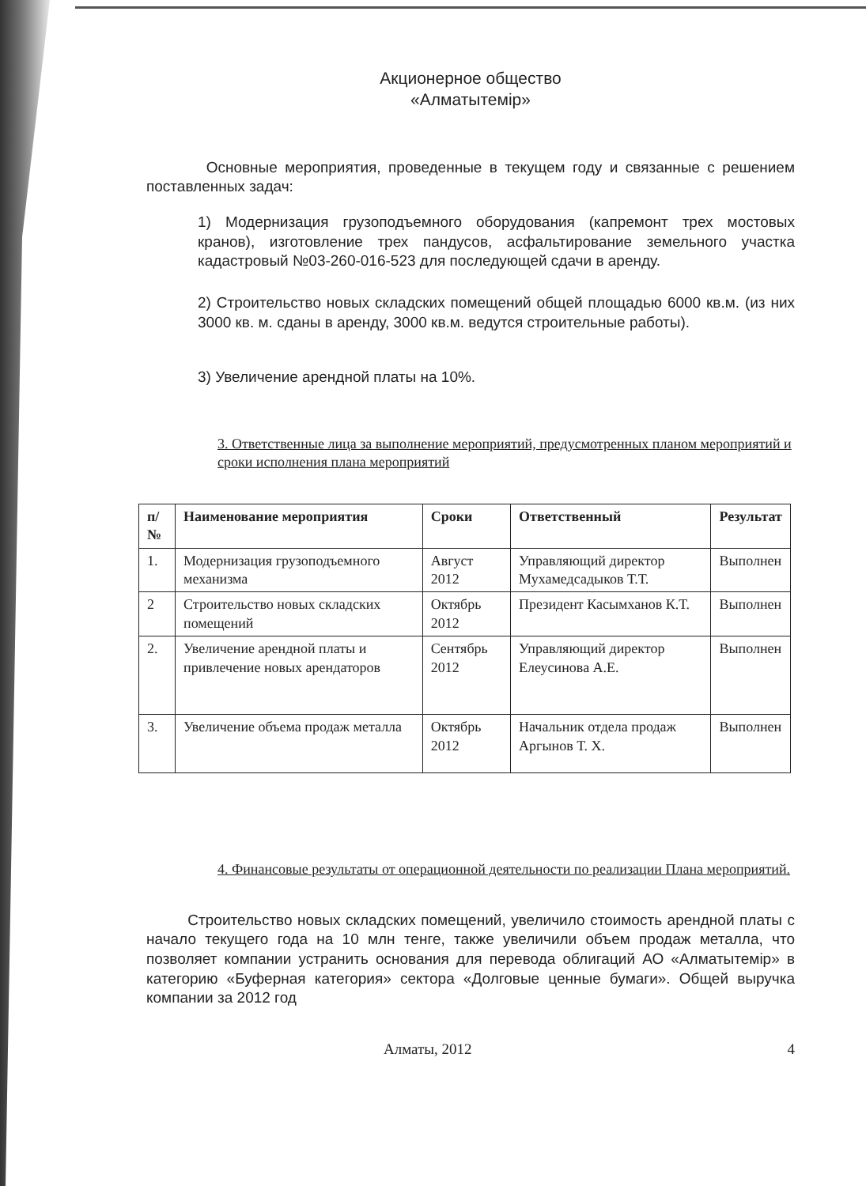Акционерное общество
«Алматытемір»
Основные мероприятия, проведенные в текущем году и связанные с решением поставленных задач:
1) Модернизация грузоподъемного оборудования (капремонт трех мостовых кранов), изготовление трех пандусов, асфальтирование земельного участка кадастровый №03-260-016-523 для последующей сдачи в аренду.
2) Строительство новых складских помещений общей площадью 6000 кв.м. (из них 3000 кв. м. сданы в аренду, 3000 кв.м. ведутся строительные работы).
3) Увеличение арендной платы на 10%.
3. Ответственные лица за выполнение мероприятий, предусмотренных планом мероприятий и сроки исполнения плана мероприятий
| п/№ | Наименование мероприятия | Сроки | Ответственный | Результат |
| --- | --- | --- | --- | --- |
| 1. | Модернизация грузоподъемного механизма | Август 2012 | Управляющий директор Мухамедсадыков Т.Т. | Выполнен |
| 2 | Строительство новых складских помещений | Октябрь 2012 | Президент Касымханов К.Т. | Выполнен |
| 2. | Увеличение арендной платы и привлечение новых арендаторов | Сентябрь 2012 | Управляющий директор Елеусинова А.Е. | Выполнен |
| 3. | Увеличение объема продаж металла | Октябрь 2012 | Начальник отдела продаж Аргынов Т. Х. | Выполнен |
4. Финансовые результаты от операционной деятельности по реализации Плана мероприятий.
Строительство новых складских помещений, увеличило стоимость арендной платы с начало текущего года на 10 млн тенге, также увеличили объем продаж металла, что позволяет компании устранить основания для перевода облигаций АО «Алматытемір» в категорию «Буферная категория» сектора «Долговые ценные бумаги». Общей выручка компании за 2012 год
Алматы, 2012 4